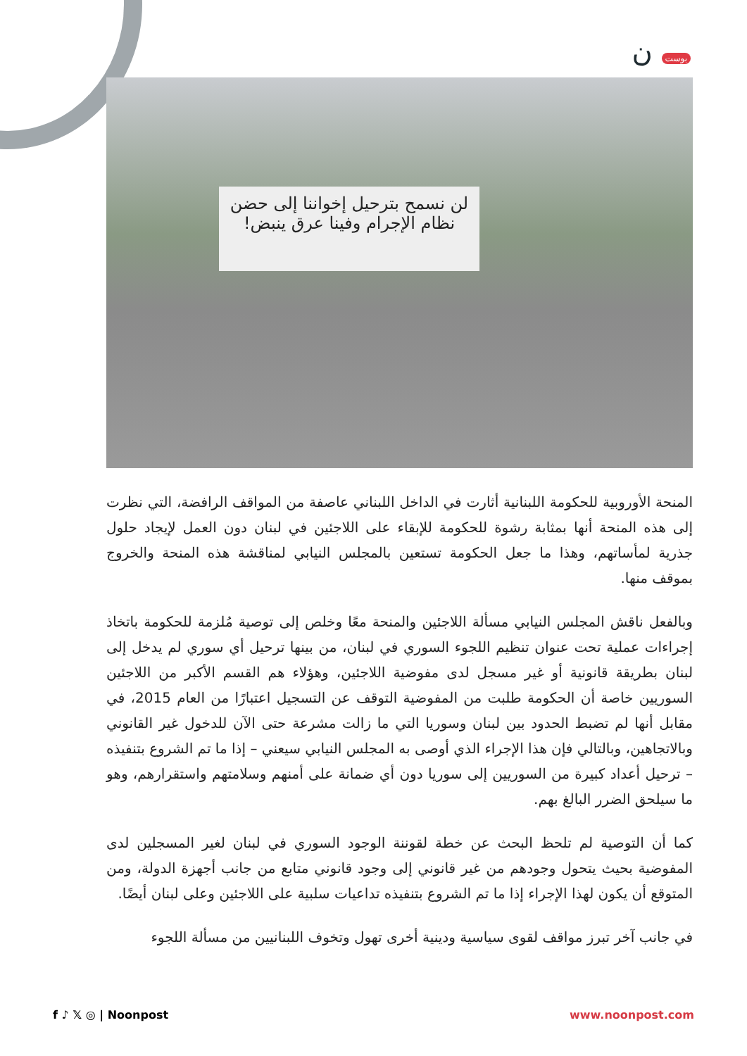بوست ن
لن نسمح بترحيل إخواننا إلى حضن نظام الإجرام وفينا عرق ينبض!
المنحة الأوروبية للحكومة اللبنانية أثارت في الداخل اللبناني عاصفة من المواقف الرافضة، التي نظرت إلى هذه المنحة أنها بمثابة رشوة للحكومة للإبقاء على اللاجئين في لبنان دون العمل لإيجاد حلول جذرية لمأساتهم، وهذا ما جعل الحكومة تستعين بالمجلس النيابي لمناقشة هذه المنحة والخروج بموقف منها.
وبالفعل ناقش المجلس النيابي مسألة اللاجئين والمنحة معًا وخلص إلى توصية مُلزمة للحكومة باتخاذ إجراءات عملية تحت عنوان تنظيم اللجوء السوري في لبنان، من بينها ترحيل أي سوري لم يدخل إلى لبنان بطريقة قانونية أو غير مسجل لدى مفوضية اللاجئين، وهؤلاء هم القسم الأكبر من اللاجئين السوريين خاصة أن الحكومة طلبت من المفوضية التوقف عن التسجيل اعتبارًا من العام 2015، في مقابل أنها لم تضبط الحدود بين لبنان وسوريا التي ما زالت مشرعة حتى الآن للدخول غير القانوني وبالاتجاهين، وبالتالي فإن هذا الإجراء الذي أوصى به المجلس النيابي سيعني – إذا ما تم الشروع بتنفيذه – ترحيل أعداد كبيرة من السوريين إلى سوريا دون أي ضمانة على أمنهم وسلامتهم واستقرارهم، وهو ما سيلحق الضرر البالغ بهم.
كما أن التوصية لم تلحظ البحث عن خطة لقوننة الوجود السوري في لبنان لغير المسجلين لدى المفوضية بحيث يتحول وجودهم من غير قانوني إلى وجود قانوني متابع من جانب أجهزة الدولة، ومن المتوقع أن يكون لهذا الإجراء إذا ما تم الشروع بتنفيذه تداعيات سلبية على اللاجئين وعلى لبنان أيضًا.
في جانب آخر تبرز مواقف لقوى سياسية ودينية أخرى تهول وتخوف اللبنانيين من مسألة اللجوء
f ♪ 𝕏 ◎ | Noonpost www.noonpost.com